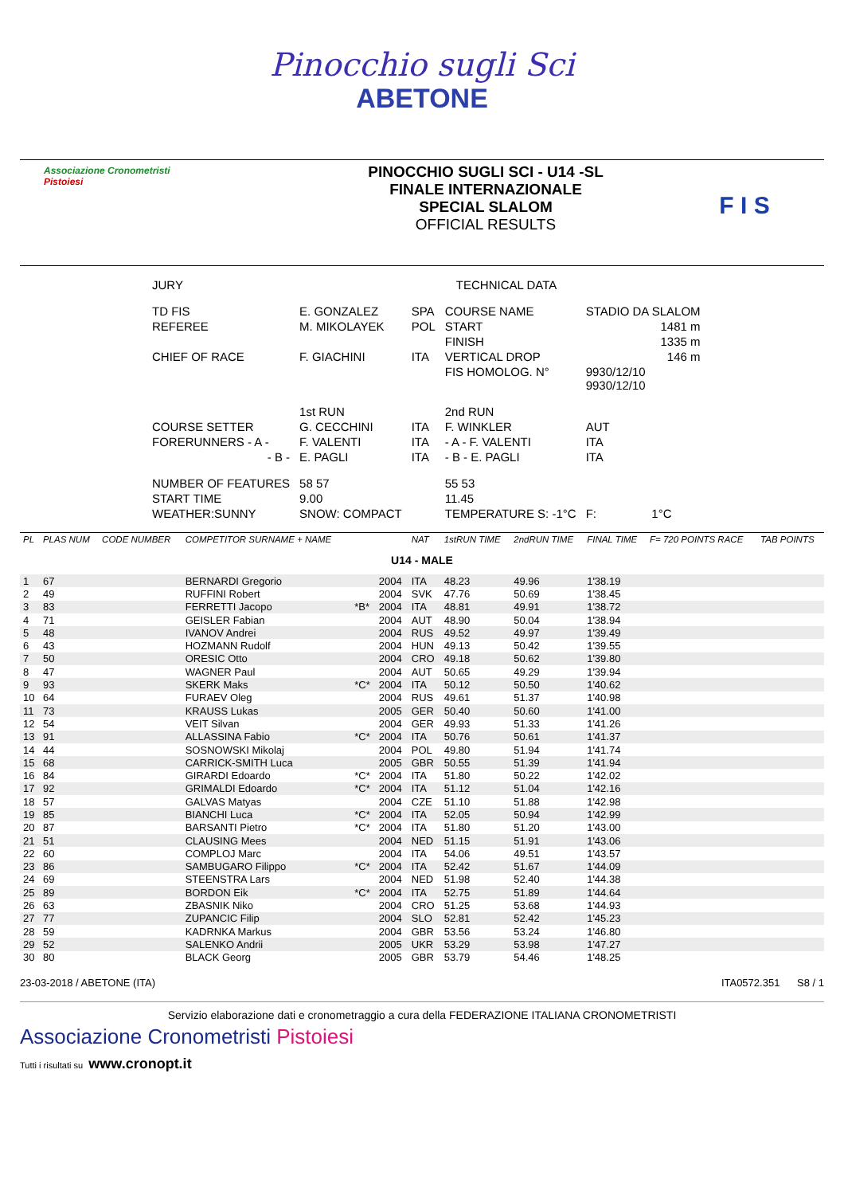Pinocchio sugli Sci
ABETONE
Associazione Cronometristi
Pistoiesi
PINOCCHIO SUGLI SCI - U14 -SL
FINALE INTERNAZIONALE
SPECIAL SLALOM
OFFICIAL RESULTS
F I S
| JURY | | | | TECHNICAL DATA | | |
| TD FIS | E. GONZALEZ | SPA | COURSE NAME | | STADIO DA SLALOM | |
| REFEREE | M. MIKOLAYEK | POL | START | | 1481 m | |
| | | | FINISH | | 1335 m | |
| CHIEF OF RACE | F. GIACHINI | ITA | VERTICAL DROP | | 146 m | |
| | | | FIS HOMOLOG. N° | | 9930/12/10 9930/12/10 | |
| | 1st RUN | | 2nd RUN | | | |
| COURSE SETTER | G. CECCHINI | ITA | F. WINKLER | | AUT | |
| FORERUNNERS - A - | F. VALENTI | ITA | - A - F. VALENTI | | ITA | |
| - B - | E. PAGLI | ITA | - B - E. PAGLI | | ITA | |
| NUMBER OF FEATURES | 58 57 | | 55 53 | | | |
| START TIME | 9.00 | | 11.45 | | | |
| WEATHER:SUNNY | SNOW: COMPACT | | TEMPERATURE S: -1°C | | F: | 1°C |
| PL | PLAS NUM | CODE NUMBER | COMPETITOR SURNAME + NAME | | | NAT | 1stRUN TIME | 2ndRUN TIME | FINAL TIME | F= 720 POINTS RACE | TAB POINTS |
| --- | --- | --- | --- | --- | --- | --- | --- | --- | --- | --- | --- |
| U14 - MALE | | | | | | | | | | | |
| 1 | 67 | | BERNARDI Gregorio | | 2004 | ITA | 48.23 | 49.96 | 1'38.19 | | |
| 2 | 49 | | RUFFINI Robert | | 2004 | SVK | 47.76 | 50.69 | 1'38.45 | | |
| 3 | 83 | | FERRETTI Jacopo | *B* | 2004 | ITA | 48.81 | 49.91 | 1'38.72 | | |
| 4 | 71 | | GEISLER Fabian | | 2004 | AUT | 48.90 | 50.04 | 1'38.94 | | |
| 5 | 48 | | IVANOV Andrei | | 2004 | RUS | 49.52 | 49.97 | 1'39.49 | | |
| 6 | 43 | | HOZMANN Rudolf | | 2004 | HUN | 49.13 | 50.42 | 1'39.55 | | |
| 7 | 50 | | ORESIC Otto | | 2004 | CRO | 49.18 | 50.62 | 1'39.80 | | |
| 8 | 47 | | WAGNER Paul | | 2004 | AUT | 50.65 | 49.29 | 1'39.94 | | |
| 9 | 93 | | SKERK Maks | *C* | 2004 | ITA | 50.12 | 50.50 | 1'40.62 | | |
| 10 | 64 | | FURAEV Oleg | | 2004 | RUS | 49.61 | 51.37 | 1'40.98 | | |
| 11 | 73 | | KRAUSS Lukas | | 2005 | GER | 50.40 | 50.60 | 1'41.00 | | |
| 12 | 54 | | VEIT Silvan | | 2004 | GER | 49.93 | 51.33 | 1'41.26 | | |
| 13 | 91 | | ALLASSINA Fabio | *C* | 2004 | ITA | 50.76 | 50.61 | 1'41.37 | | |
| 14 | 44 | | SOSNOWSKI Mikolaj | | 2004 | POL | 49.80 | 51.94 | 1'41.74 | | |
| 15 | 68 | | CARRICK-SMITH Luca | | 2005 | GBR | 50.55 | 51.39 | 1'41.94 | | |
| 16 | 84 | | GIRARDI Edoardo | *C* | 2004 | ITA | 51.80 | 50.22 | 1'42.02 | | |
| 17 | 92 | | GRIMALDI Edoardo | *C* | 2004 | ITA | 51.12 | 51.04 | 1'42.16 | | |
| 18 | 57 | | GALVAS Matyas | | 2004 | CZE | 51.10 | 51.88 | 1'42.98 | | |
| 19 | 85 | | BIANCHI Luca | *C* | 2004 | ITA | 52.05 | 50.94 | 1'42.99 | | |
| 20 | 87 | | BARSANTI Pietro | *C* | 2004 | ITA | 51.80 | 51.20 | 1'43.00 | | |
| 21 | 51 | | CLAUSING Mees | | 2004 | NED | 51.15 | 51.91 | 1'43.06 | | |
| 22 | 60 | | COMPLOJ Marc | | 2004 | ITA | 54.06 | 49.51 | 1'43.57 | | |
| 23 | 86 | | SAMBUGARO Filippo | *C* | 2004 | ITA | 52.42 | 51.67 | 1'44.09 | | |
| 24 | 69 | | STEENSTRA Lars | | 2004 | NED | 51.98 | 52.40 | 1'44.38 | | |
| 25 | 89 | | BORDON Eik | *C* | 2004 | ITA | 52.75 | 51.89 | 1'44.64 | | |
| 26 | 63 | | ZBASNIK Niko | | 2004 | CRO | 51.25 | 53.68 | 1'44.93 | | |
| 27 | 77 | | ZUPANCIC Filip | | 2004 | SLO | 52.81 | 52.42 | 1'45.23 | | |
| 28 | 59 | | KADRNKA Markus | | 2004 | GBR | 53.56 | 53.24 | 1'46.80 | | |
| 29 | 52 | | SALENKO Andrii | | 2005 | UKR | 53.29 | 53.98 | 1'47.27 | | |
| 30 | 80 | | BLACK Georg | | 2005 | GBR | 53.79 | 54.46 | 1'48.25 | | |
23-03-2018 / ABETONE (ITA) ITA0572.351 S8 / 1
Servizio elaborazione dati e cronometraggio a cura della FEDERAZIONE ITALIANA CRONOMETRISTI
Associazione Cronometristi Pistoiesi
Tutti i risultati su www.cronopt.it